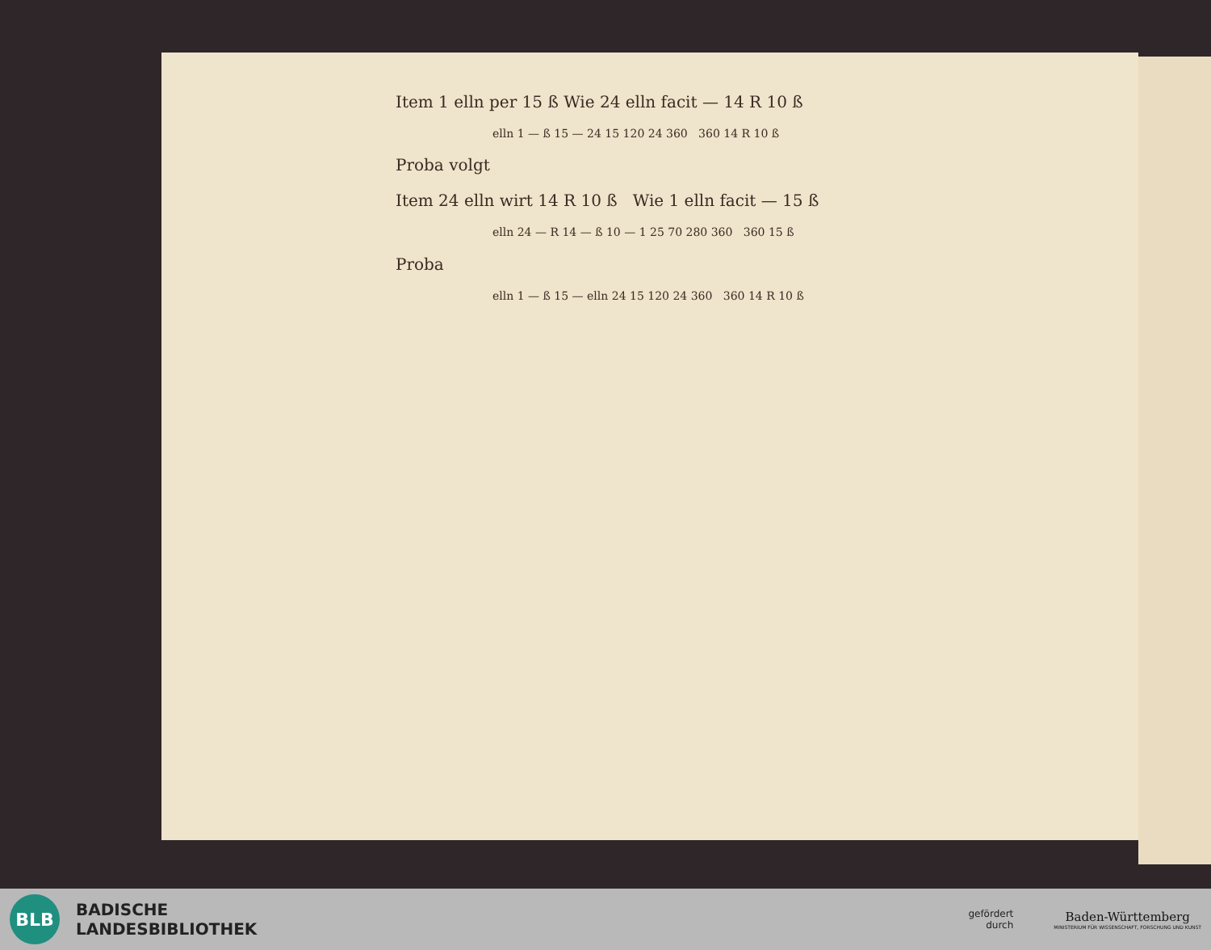Item 1 elln per 15 ß Wie 24 elln facit — 14 R 10 ß
elln 1 — ß 15 — 24 15 120 24 360 360 14 R 10 ß
Proba volgt
Item 24 elln wirt 14 R 10 ß Wie 1 elln facit — 15 ß
elln 24 — R 14 — ß 10 — 1 25 70 280 360 360 15 ß
Proba
elln 1 — ß 15 — elln 24 15 120 24 360 360 14 R 10 ß
BLB
BADISCHE
LANDESBIBLIOTHEK
gefördert
durch
Baden-Württemberg
MINISTERIUM FÜR WISSENSCHAFT, FORSCHUNG UND KUNST